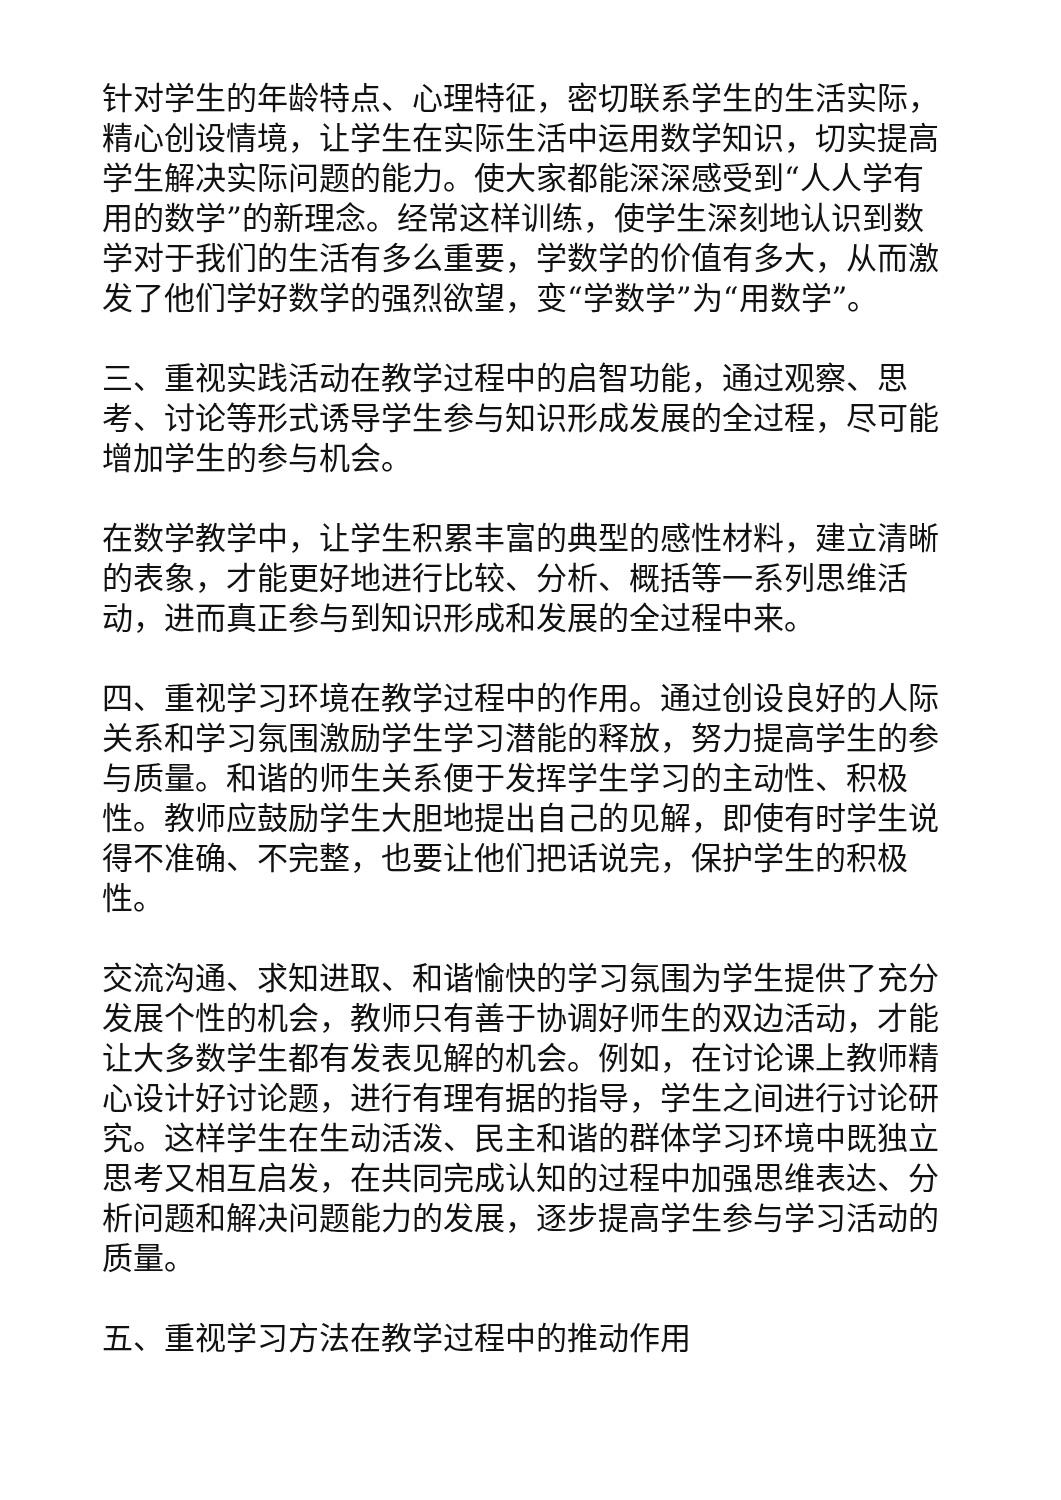针对学生的年龄特点、心理特征，密切联系学生的生活实际，精心创设情境，让学生在实际生活中运用数学知识，切实提高学生解决实际问题的能力。使大家都能深深感受到“人人学有用的数学”的新理念。经常这样训练，使学生深刻地认识到数学对于我们的生活有多么重要，学数学的价值有多大，从而激发了他们学好数学的强烈欲望，变“学数学”为“用数学”。
三、重视实践活动在教学过程中的启智功能，通过观察、思考、讨论等形式诱导学生参与知识形成发展的全过程，尽可能增加学生的参与机会。
在数学教学中，让学生积累丰富的典型的感性材料，建立清晰的表象，才能更好地进行比较、分析、概括等一系列思维活动，进而真正参与到知识形成和发展的全过程中来。
四、重视学习环境在教学过程中的作用。通过创设良好的人际关系和学习氛围激励学生学习潜能的释放，努力提高学生的参与质量。和谐的师生关系便于发挥学生学习的主动性、积极性。教师应鼓励学生大胆地提出自己的见解，即使有时学生说得不准确、不完整，也要让他们把话说完，保护学生的积极性。
交流沟通、求知进取、和谐愉快的学习氛围为学生提供了充分发展个性的机会，教师只有善于协调好师生的双边活动，才能让大多数学生都有发表见解的机会。例如，在讨论课上教师精心设计好讨论题，进行有理有据的指导，学生之间进行讨论研究。这样学生在生动活泼、民主和谐的群体学习环境中既独立思考又相互启发，在共同完成认知的过程中加强思维表达、分析问题和解决问题能力的发展，逐步提高学生参与学习活动的质量。
五、重视学习方法在教学过程中的推动作用